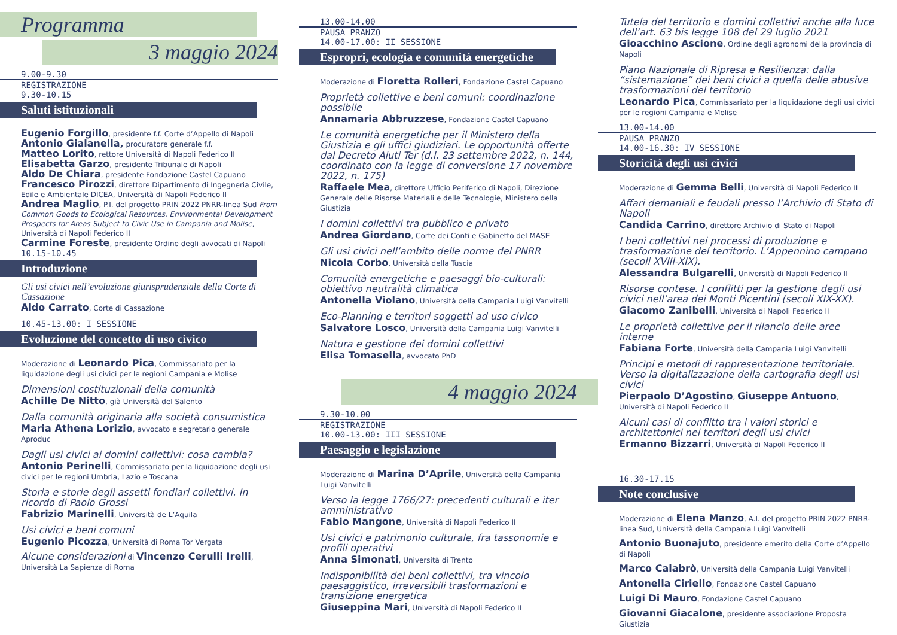Programma
3 maggio 2024
9.00-9.30
REGISTRAZIONE
9.30-10.15
Saluti istituzionali
Eugenio Forgillo, presidente f.f. Corte d’Appello di Napoli
Antonio Gialanella, procuratore generale f.f.
Matteo Lorito, rettore Università di Napoli Federico II
Elisabetta Garzo, presidente Tribunale di Napoli
Aldo De Chiara, presidente Fondazione Castel Capuano
Francesco Pirozzi, direttore Dipartimento di Ingegneria Civile, Edile e Ambientale DICEA, Università di Napoli Federico II
Andrea Maglio, P.I. del progetto PRIN 2022 PNRR-linea Sud From Common Goods to Ecological Resources. Environmental Development Prospects for Areas Subject to Civic Use in Campania and Molise, Università di Napoli Federico II
Carmine Foreste, presidente Ordine degli avvocati di Napoli
10.15-10.45
Introduzione
Gli usi civici nell’evoluzione giurisprudenziale della Corte di Cassazione
Aldo Carrato, Corte di Cassazione
10.45-13.00: I SESSIONE
Evoluzione del concetto di uso civico
Moderazione di Leonardo Pica, Commissariato per la liquidazione degli usi civici per le regioni Campania e Molise
Dimensioni costituzionali della comunità
Achille De Nitto, già Università del Salento
Dalla comunità originaria alla società consumistica
Maria Athena Lorizio, avvocato e segretario generale Aproduc
Dagli usi civici ai domini collettivi: cosa cambia?
Antonio Perinelli, Commissariato per la liquidazione degli usi civici per le regioni Umbria, Lazio e Toscana
Storia e storie degli assetti fondiari collettivi. In ricordo di Paolo Grossi
Fabrizio Marinelli, Università de L’Aquila
Usi civici e beni comuni
Eugenio Picozza, Università di Roma Tor Vergata
Alcune considerazioni di Vincenzo Cerulli Irelli, Università La Sapienza di Roma
13.00-14.00
PAUSA PRANZO
14.00-17.00: II SESSIONE
Espropri, ecologia e comunità energetiche
Moderazione di Floretta Rolleri, Fondazione Castel Capuano
Proprietà collettive e beni comuni: coordinazione possibile
Annamaria Abbruzzese, Fondazione Castel Capuano
Le comunità energetiche per il Ministero della Giustizia e gli uffici giudiziari. Le opportunità offerte dal Decreto Aiuti Ter (d.l. 23 settembre 2022, n. 144, coordinato con la legge di conversione 17 novembre 2022, n. 175)
Raffaele Mea, direttore Ufficio Periferico di Napoli, Direzione Generale delle Risorse Materiali e delle Tecnologie, Ministero della Giustizia
I domini collettivi tra pubblico e privato
Andrea Giordano, Corte dei Conti e Gabinetto del MASE
Gli usi civici nell’ambito delle norme del PNRR
Nicola Corbo, Università della Tuscia
Comunità energetiche e paesaggi bio-culturali: obiettivo neutralità climatica
Antonella Violano, Università della Campania Luigi Vanvitelli
Eco-Planning e territori soggetti ad uso civico
Salvatore Losco, Università della Campania Luigi Vanvitelli
Natura e gestione dei domini collettivi
Elisa Tomasella, avvocato PhD
4 maggio 2024
9.30-10.00
REGISTRAZIONE
10.00-13.00: III SESSIONE
Paesaggio e legislazione
Moderazione di Marina D’Aprile, Università della Campania Luigi Vanvitelli
Verso la legge 1766/27: precedenti culturali e iter amministrativo
Fabio Mangone, Università di Napoli Federico II
Usi civici e patrimonio culturale, fra tassonomie e profili operativi
Anna Simonati, Università di Trento
Indisponibilità dei beni collettivi, tra vincolo paesaggistico, irreversibili trasformazioni e transizione energetica
Giuseppina Mari, Università di Napoli Federico II
Tutela del territorio e domini collettivi anche alla luce dell’art. 63 bis legge 108 del 29 luglio 2021
Gioacchino Ascione, Ordine degli agronomi della provincia di Napoli
Piano Nazionale di Ripresa e Resilienza: dalla “sistemazione” dei beni civici a quella delle abusive trasformazioni del territorio
Leonardo Pica, Commissariato per la liquidazione degli usi civici per le regioni Campania e Molise
13.00-14.00
PAUSA PRANZO
14.00-16.30: IV SESSIONE
Storicità degli usi civici
Moderazione di Gemma Belli, Università di Napoli Federico II
Affari demaniali e feudali presso l’Archivio di Stato di Napoli
Candida Carrino, direttore Archivio di Stato di Napoli
I beni collettivi nei processi di produzione e trasformazione del territorio. L’Appennino campano (secoli XVIII-XIX).
Alessandra Bulgarelli, Università di Napoli Federico II
Risorse contese. I conflitti per la gestione degli usi civici nell’area dei Monti Picentini (secoli XIX-XX).
Giacomo Zanibelli, Università di Napoli Federico II
Le proprietà collettive per il rilancio delle aree interne
Fabiana Forte, Università della Campania Luigi Vanvitelli
Princìpi e metodi di rappresentazione territoriale. Verso la digitalizzazione della cartografia degli usi civici
Pierpaolo D’Agostino, Giuseppe Antuono, Università di Napoli Federico II
Alcuni casi di conflitto tra i valori storici e architettonici nei territori degli usi civici
Ermanno Bizzarri, Università di Napoli Federico II
16.30-17.15
Note conclusive
Moderazione di Elena Manzo, A.I. del progetto PRIN 2022 PNRR-linea Sud, Università della Campania Luigi Vanvitelli
Antonio Buonajuto, presidente emerito della Corte d’Appello di Napoli
Marco Calabrò, Università della Campania Luigi Vanvitelli
Antonella Ciriello, Fondazione Castel Capuano
Luigi Di Mauro, Fondazione Castel Capuano
Giovanni Giacalone, presidente associazione Proposta Giustizia